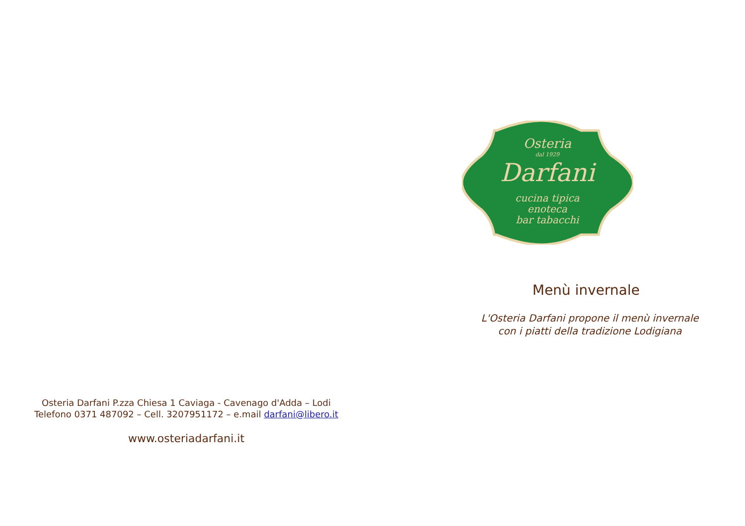Osteria Darfani P.zza Chiesa 1 Caviaga - Cavenago d'Adda – Lodi
Telefono 0371 487092 – Cell. 3207951172 – e.mail darfani@libero.it
www.osteriadarfani.it
Osteria
dal 1929
Darfani
cucina tipica
enoteca
bar tabacchi
Menù invernale
L'Osteria Darfani propone il menù invernale
con i piatti della tradizione Lodigiana